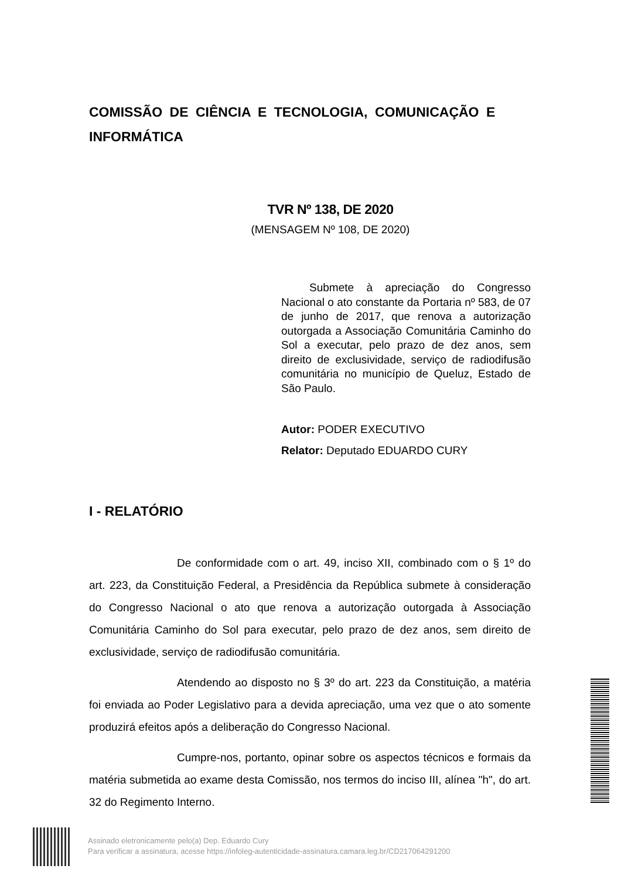COMISSÃO DE CIÊNCIA E TECNOLOGIA, COMUNICAÇÃO E INFORMÁTICA
TVR Nº 138, DE 2020
(MENSAGEM Nº 108, DE 2020)
Submete à apreciação do Congresso Nacional o ato constante da Portaria nº 583, de 07 de junho de 2017, que renova a autorização outorgada a Associação Comunitária Caminho do Sol a executar, pelo prazo de dez anos, sem direito de exclusividade, serviço de radiodifusão comunitária no município de Queluz, Estado de São Paulo.
Autor: PODER EXECUTIVO
Relator: Deputado EDUARDO CURY
I - RELATÓRIO
De conformidade com o art. 49, inciso XII, combinado com o § 1º do art. 223, da Constituição Federal, a Presidência da República submete à consideração do Congresso Nacional o ato que renova a autorização outorgada à Associação Comunitária Caminho do Sol para executar, pelo prazo de dez anos, sem direito de exclusividade, serviço de radiodifusão comunitária.
Atendendo ao disposto no § 3º do art. 223 da Constituição, a matéria foi enviada ao Poder Legislativo para a devida apreciação, uma vez que o ato somente produzirá efeitos após a deliberação do Congresso Nacional.
Cumpre-nos, portanto, opinar sobre os aspectos técnicos e formais da matéria submetida ao exame desta Comissão, nos termos do inciso III, alínea "h", do art. 32 do Regimento Interno.
Assinado eletronicamente pelo(a) Dep. Eduardo Cury
Para verificar a assinatura, acesse https://infoleg-autenticidade-assinatura.camara.leg.br/CD217064291200